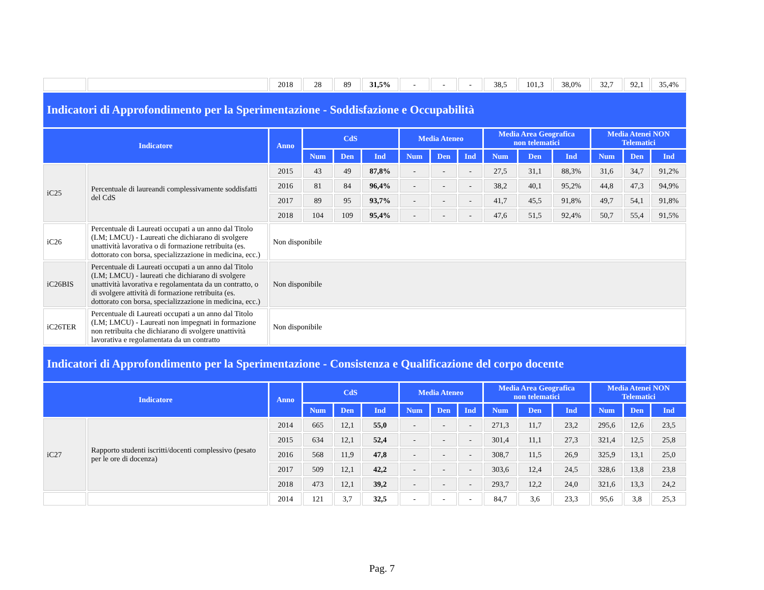| | | 2018 | 28 | 89 | 31,5% | - | - | - | 38,5 | 101,3 | 38,0% | 32,7 | 92,1 | 35,4% |
| Indicatori di Approfondimento per la Sperimentazione - Soddisfazione e Occupabilità | | | | | | | | | | | | | | |
| Indicatore | | Anno | CdS | | | Media Ateneo | | | Media Area Geografica non telematici | | | Media Atenei NON Telematici | | |
| | | | Num | Den | Ind | Num | Den | Ind | Num | Den | Ind | Num | Den | Ind |
| iC25 | Percentuale di laureandi complessivamente soddisfatti del CdS | 2015 | 43 | 49 | 87,8% | - | - | - | 27,5 | 31,1 | 88,3% | 31,6 | 34,7 | 91,2% |
| | | 2016 | 81 | 84 | 96,4% | - | - | - | 38,2 | 40,1 | 95,2% | 44,8 | 47,3 | 94,9% |
| | | 2017 | 89 | 95 | 93,7% | - | - | - | 41,7 | 45,5 | 91,8% | 49,7 | 54,1 | 91,8% |
| | | 2018 | 104 | 109 | 95,4% | - | - | - | 47,6 | 51,5 | 92,4% | 50,7 | 55,4 | 91,5% |
| iC26 | Percentuale di Laureati occupati a un anno dal Titolo (LM; LMCU) - Laureati che dichiarano di svolgere unattività lavorativa o di formazione retribuita (es. dottorato con borsa, specializzazione in medicina, ecc.) | Non disponibile | | | | | | | | | | | | |
| iC26BIS | Percentuale di Laureati occupati a un anno dal Titolo (LM; LMCU) - laureati che dichiarano di svolgere unattività lavorativa e regolamentata da un contratto, o di svolgere attività di formazione retribuita (es. dottorato con borsa, specializzazione in medicina, ecc.) | Non disponibile | | | | | | | | | | | | |
| iC26TER | Percentuale di Laureati occupati a un anno dal Titolo (LM; LMCU) - Laureati non impegnati in formazione non retribuita che dichiarano di svolgere unattività lavorativa e regolamentata da un contratto | Non disponibile | | | | | | | | | | | | |
| Indicatori di Approfondimento per la Sperimentazione - Consistenza e Qualificazione del corpo docente | | | | | | | | | | | | | | |
| Indicatore | | Anno | CdS | | | Media Ateneo | | | Media Area Geografica non telematici | | | Media Atenei NON Telematici | | |
| | | | Num | Den | Ind | Num | Den | Ind | Num | Den | Ind | Num | Den | Ind |
| iC27 | Rapporto studenti iscritti/docenti complessivo (pesato per le ore di docenza) | 2014 | 665 | 12,1 | 55,0 | - | - | - | 271,3 | 11,7 | 23,2 | 295,6 | 12,6 | 23,5 |
| | | 2015 | 634 | 12,1 | 52,4 | - | - | - | 301,4 | 11,1 | 27,3 | 321,4 | 12,5 | 25,8 |
| | | 2016 | 568 | 11,9 | 47,8 | - | - | - | 308,7 | 11,5 | 26,9 | 325,9 | 13,1 | 25,0 |
| | | 2017 | 509 | 12,1 | 42,2 | - | - | - | 303,6 | 12,4 | 24,5 | 328,6 | 13,8 | 23,8 |
| | | 2018 | 473 | 12,1 | 39,2 | - | - | - | 293,7 | 12,2 | 24,0 | 321,6 | 13,3 | 24,2 |
| | | 2014 | 121 | 3,7 | 32,5 | - | - | - | 84,7 | 3,6 | 23,3 | 95,6 | 3,8 | 25,3 |
Pag. 7